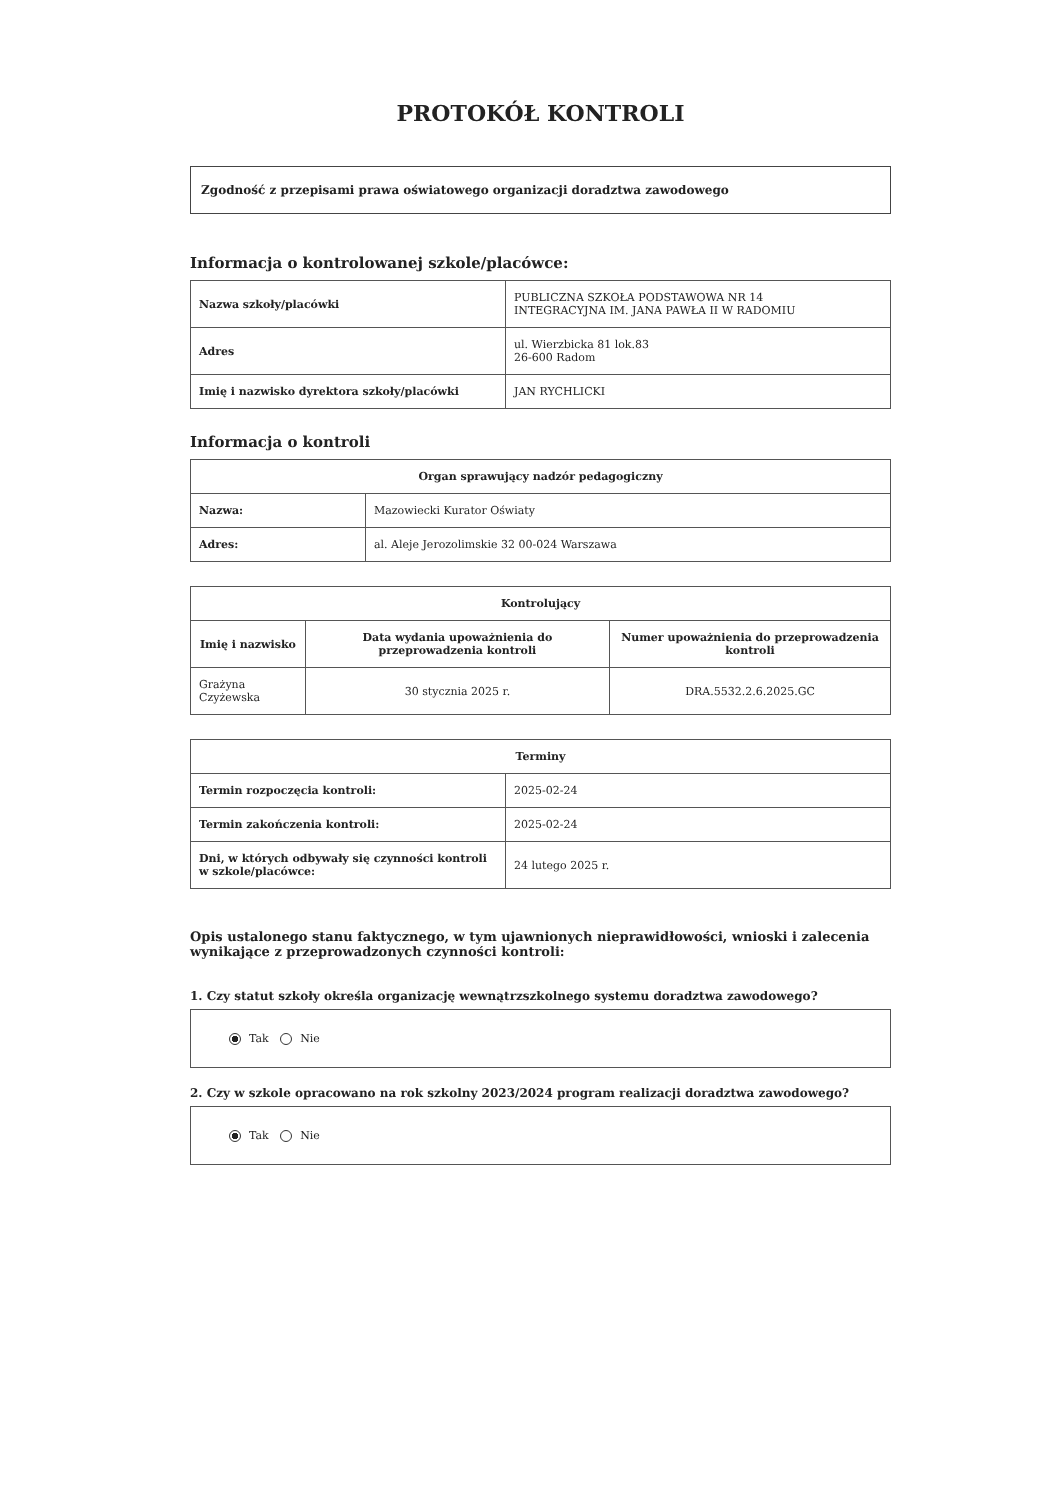PROTOKÓŁ KONTROLI
Zgodność z przepisami prawa oświatowego organizacji doradztwa zawodowego
Informacja o kontrolowanej szkole/placówce:
| Nazwa szkoły/placówki | PUBLICZNA SZKOŁA PODSTAWOWA NR 14 INTEGRACYJNA IM. JANA PAWŁA II W RADOMIU |
| Adres | ul. Wierzbicka 81 lok.83 26-600 Radom |
| Imię i nazwisko dyrektora szkoły/placówki | JAN RYCHLICKI |
Informacja o kontroli
| Organ sprawujący nadzór pedagogiczny | |
| --- | --- |
| Nazwa: | Mazowiecki Kurator Oświaty |
| Adres: | al. Aleje Jerozolimskie 32 00-024 Warszawa |
| Kontrolujący | | |
| --- | --- | --- |
| Imię i nazwisko | Data wydania upoważnienia do przeprowadzenia kontroli | Numer upoważnienia do przeprowadzenia kontroli |
| Grażyna Czyżewska | 30 stycznia 2025 r. | DRA.5532.2.6.2025.GC |
| Terminy | |
| --- | --- |
| Termin rozpoczęcia kontroli: | 2025-02-24 |
| Termin zakończenia kontroli: | 2025-02-24 |
| Dni, w których odbywały się czynności kontroli w szkole/placówce: | 24 lutego 2025 r. |
Opis ustalonego stanu faktycznego, w tym ujawnionych nieprawidłowości, wnioski i zalecenia wynikające z przeprowadzonych czynności kontroli:
1. Czy statut szkoły określa organizację wewnątrzszkolnego systemu doradztwa zawodowego?
Tak Nie
2. Czy w szkole opracowano na rok szkolny 2023/2024 program realizacji doradztwa zawodowego?
Tak Nie